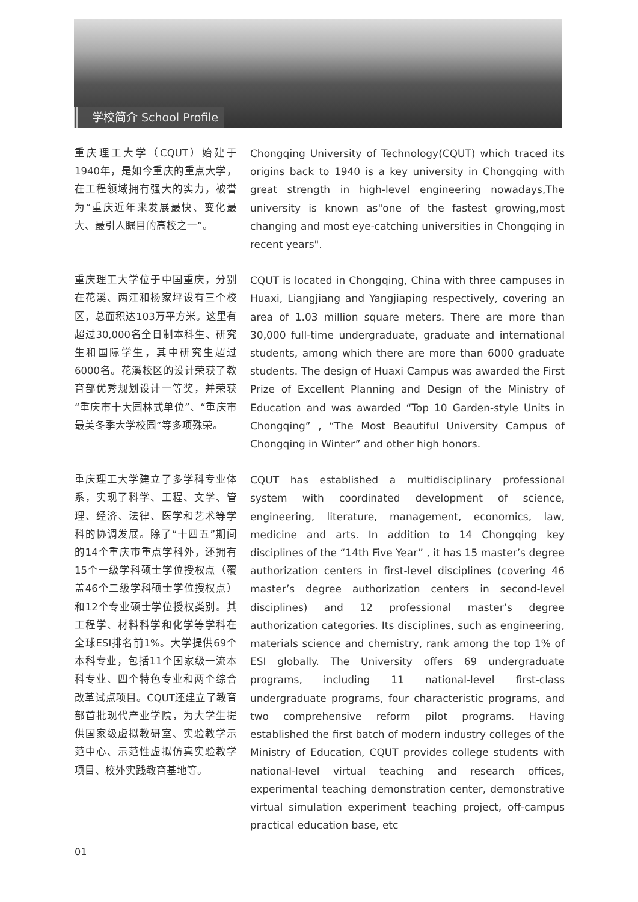学校简介 School Profile
重庆理工大学（CQUT）始建于1940年，是如今重庆的重点大学，在工程领域拥有强大的实力，被誉为“重庆近年来发展最快、变化最大、最引人瞩目的高校之一”。
Chongqing University of Technology(CQUT) which traced its origins back to 1940 is a key university in Chongqing with great strength in high-level engineering nowadays,The university is known as"one of the fastest growing,most changing and most eye-catching universities in Chongqing in recent years".
重庆理工大学位于中国重庆，分别在花溪、两江和杨家坪设有三个校区，总面积达103万平方米。这里有超过30,000名全日制本科生、研究生和国际学生，其中研究生超过6000名。花溪校区的设计荣获了教育部优秀规划设计一等奖，并荣获“重庆市十大园林式单位”、“重庆市最美冬季大学校园”等多项殊荣。
CQUT is located in Chongqing, China with three campuses in Huaxi, Liangjiang and Yangjiaping respectively, covering an area of 1.03 million square meters. There are more than 30,000 full-time undergraduate, graduate and international students, among which there are more than 6000 graduate students. The design of Huaxi Campus was awarded the First Prize of Excellent Planning and Design of the Ministry of Education and was awarded “Top 10 Garden-style Units in Chongqing” , “The Most Beautiful University Campus of Chongqing in Winter” and other high honors.
重庆理工大学建立了多学科专业体系，实现了科学、工程、文学、管理、经济、法律、医学和艺术等学科的协调发展。除了“十四五”期间的14个重庆市重点学科外，还拥有15个一级学科硕士学位授权点（覆盖46个二级学科硕士学位授权点）和12个专业硕士学位授权类别。其工程学、材料科学和化学等学科在全球ESI排名前1%。大学提供69个本科专业，包括11个国家级一流本科专业、四个特色专业和两个综合改革试点项目。CQUT还建立了教育部首批现代产业学院，为大学生提供国家级虚拟教研室、实验教学示范中心、示范性虚拟仿真实验教学项目、校外实践教育基地等。
CQUT has established a multidisciplinary professional system with coordinated development of science, engineering, literature, management, economics, law, medicine and arts. In addition to 14 Chongqing key disciplines of the “14th Five Year” , it has 15 master’s degree authorization centers in first-level disciplines (covering 46 master’s degree authorization centers in second-level disciplines) and 12 professional master’s degree authorization categories. Its disciplines, such as engineering, materials science and chemistry, rank among the top 1% of ESI globally. The University offers 69 undergraduate programs, including 11 national-level first-class undergraduate programs, four characteristic programs, and two comprehensive reform pilot programs. Having established the first batch of modern industry colleges of the Ministry of Education, CQUT provides college students with national-level virtual teaching and research offices, experimental teaching demonstration center, demonstrative virtual simulation experiment teaching project, off-campus practical education base, etc
01